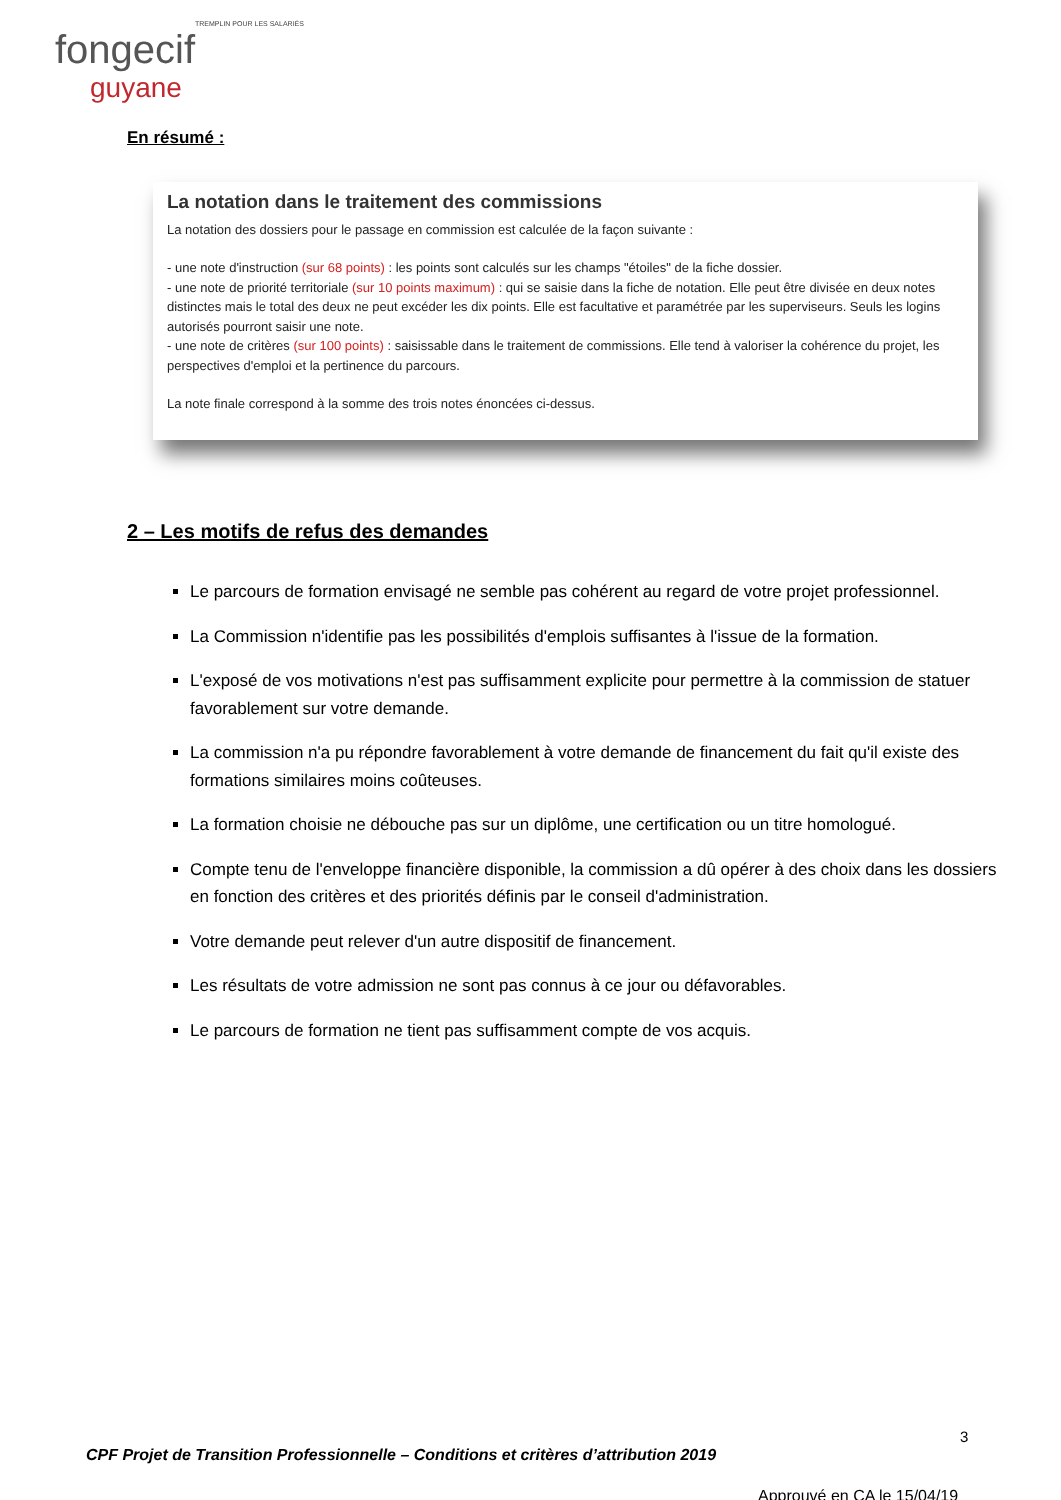TREMPLIN POUR LES SALARIÉS
fongecif guyane
En résumé :
La notation dans le traitement des commissions
La notation des dossiers pour le passage en commission est calculée de la façon suivante :
- une note d'instruction (sur 68 points) : les points sont calculés sur les champs "étoiles" de la fiche dossier.
- une note de priorité territoriale (sur 10 points maximum) : qui se saisie dans la fiche de notation. Elle peut être divisée en deux notes distinctes mais le total des deux ne peut excéder les dix points. Elle est facultative et paramétrée par les superviseurs. Seuls les logins autorisés pourront saisir une note.
- une note de critères (sur 100 points) : saisissable dans le traitement de commissions. Elle tend à valoriser la cohérence du projet, les perspectives d'emploi et la pertinence du parcours.
La note finale correspond à la somme des trois notes énoncées ci-dessus.
2 – Les motifs de refus des demandes
Le parcours de formation envisagé ne semble pas cohérent au regard de votre projet professionnel.
La Commission n'identifie pas les possibilités d'emplois suffisantes à l'issue de la formation.
L'exposé de vos motivations n'est pas suffisamment explicite pour permettre à la commission de statuer favorablement sur votre demande.
La commission n'a pu répondre favorablement à votre demande de financement du fait qu'il existe des formations similaires moins coûteuses.
La formation choisie ne débouche pas sur un diplôme, une certification ou un titre homologué.
Compte tenu de l'enveloppe financière disponible, la commission a dû opérer à des choix dans les dossiers en fonction des critères et des priorités définis par le conseil d'administration.
Votre demande peut relever d'un autre dispositif de financement.
Les résultats de votre admission ne sont pas connus à ce jour ou défavorables.
Le parcours de formation ne tient pas suffisamment compte de vos acquis.
3
CPF Projet de Transition Professionnelle – Conditions et critères d’attribution 2019
Approuvé en CA le 15/04/19